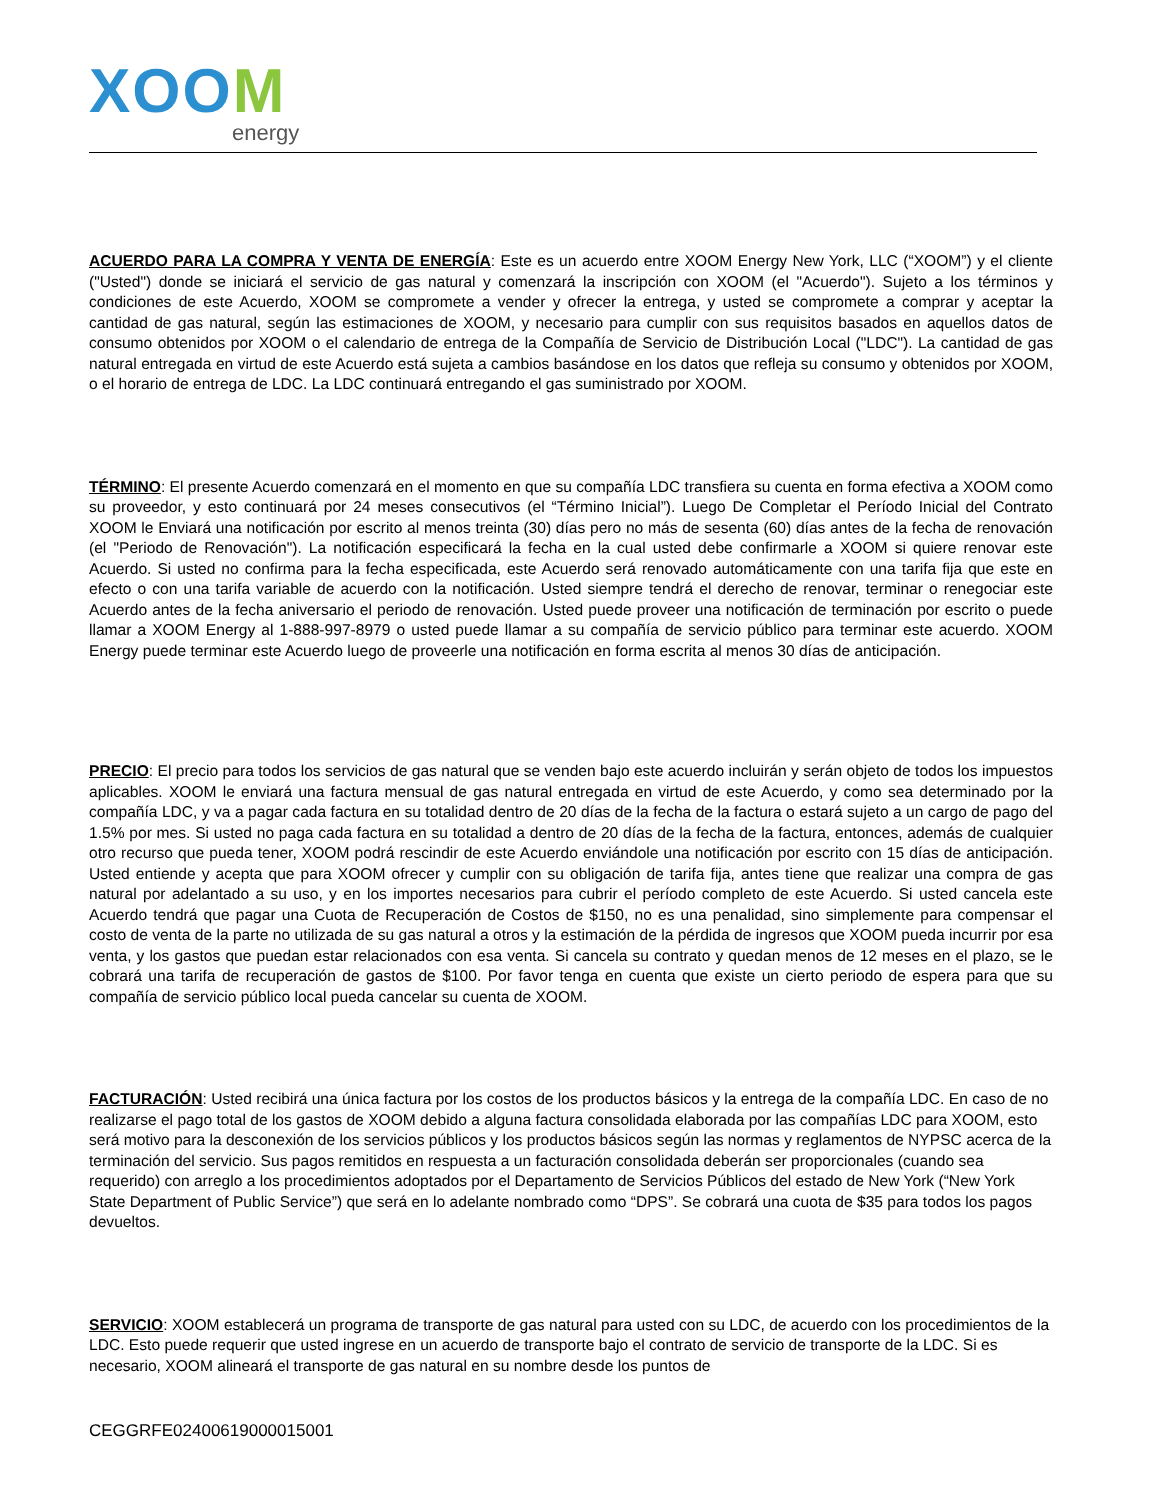XOOM
energy
ACUERDO PARA LA COMPRA Y VENTA DE ENERGÍA: Este es un acuerdo entre XOOM Energy New York, LLC (“XOOM”) y el cliente ("Usted") donde se iniciará el servicio de gas natural y comenzará la inscripción con XOOM (el "Acuerdo"). Sujeto a los términos y condiciones de este Acuerdo, XOOM se compromete a vender y ofrecer la entrega, y usted se compromete a comprar y aceptar la cantidad de gas natural, según las estimaciones de XOOM, y necesario para cumplir con sus requisitos basados en aquellos datos de consumo obtenidos por XOOM o el calendario de entrega de la Compañía de Servicio de Distribución Local ("LDC"). La cantidad de gas natural entregada en virtud de este Acuerdo está sujeta a cambios basándose en los datos que refleja su consumo y obtenidos por XOOM, o el horario de entrega de LDC. La LDC continuará entregando el gas suministrado por XOOM.
TÉRMINO: El presente Acuerdo comenzará en el momento en que su compañía LDC transfiera su cuenta en forma efectiva a XOOM como su proveedor, y esto continuará por 24 meses consecutivos (el “Término Inicial”). Luego De Completar el Período Inicial del Contrato XOOM le Enviará una notificación por escrito al menos treinta (30) días pero no más de sesenta (60) días antes de la fecha de renovación (el "Periodo de Renovación"). La notificación especificará la fecha en la cual usted debe confirmarle a XOOM si quiere renovar este Acuerdo. Si usted no confirma para la fecha especificada, este Acuerdo será renovado automáticamente con una tarifa fija que este en efecto o con una tarifa variable de acuerdo con la notificación. Usted siempre tendrá el derecho de renovar, terminar o renegociar este Acuerdo antes de la fecha aniversario el periodo de renovación. Usted puede proveer una notificación de terminación por escrito o puede llamar a XOOM Energy al 1-888-997-8979 o usted puede llamar a su compañía de servicio público para terminar este acuerdo. XOOM Energy puede terminar este Acuerdo luego de proveerle una notificación en forma escrita al menos 30 días de anticipación.
PRECIO: El precio para todos los servicios de gas natural que se venden bajo este acuerdo incluirán y serán objeto de todos los impuestos aplicables. XOOM le enviará una factura mensual de gas natural entregada en virtud de este Acuerdo, y como sea determinado por la compañía LDC, y va a pagar cada factura en su totalidad dentro de 20 días de la fecha de la factura o estará sujeto a un cargo de pago del 1.5% por mes. Si usted no paga cada factura en su totalidad a dentro de 20 días de la fecha de la factura, entonces, además de cualquier otro recurso que pueda tener, XOOM podrá rescindir de este Acuerdo enviándole una notificación por escrito con 15 días de anticipación. Usted entiende y acepta que para XOOM ofrecer y cumplir con su obligación de tarifa fija, antes tiene que realizar una compra de gas natural por adelantado a su uso, y en los importes necesarios para cubrir el período completo de este Acuerdo. Si usted cancela este Acuerdo tendrá que pagar una Cuota de Recuperación de Costos de $150, no es una penalidad, sino simplemente para compensar el costo de venta de la parte no utilizada de su gas natural a otros y la estimación de la pérdida de ingresos que XOOM pueda incurrir por esa venta, y los gastos que puedan estar relacionados con esa venta. Si cancela su contrato y quedan menos de 12 meses en el plazo, se le cobrará una tarifa de recuperación de gastos de $100. Por favor tenga en cuenta que existe un cierto periodo de espera para que su compañía de servicio público local pueda cancelar su cuenta de XOOM.
FACTURACIÓN: Usted recibirá una única factura por los costos de los productos básicos y la entrega de la compañía LDC. En caso de no realizarse el pago total de los gastos de XOOM debido a alguna factura consolidada elaborada por las compañías LDC para XOOM, esto será motivo para la desconexión de los servicios públicos y los productos básicos según las normas y reglamentos de NYPSC acerca de la terminación del servicio. Sus pagos remitidos en respuesta a un facturación consolidada deberán ser proporcionales (cuando sea requerido) con arreglo a los procedimientos adoptados por el Departamento de Servicios Públicos del estado de New York (“New York State Department of Public Service”) que será en lo adelante nombrado como “DPS”. Se cobrará una cuota de $35 para todos los pagos devueltos.
SERVICIO: XOOM establecerá un programa de transporte de gas natural para usted con su LDC, de acuerdo con los procedimientos de la LDC. Esto puede requerir que usted ingrese en un acuerdo de transporte bajo el contrato de servicio de transporte de la LDC. Si es necesario, XOOM alineará el transporte de gas natural en su nombre desde los puntos de
CEGGRFE02400619000015001